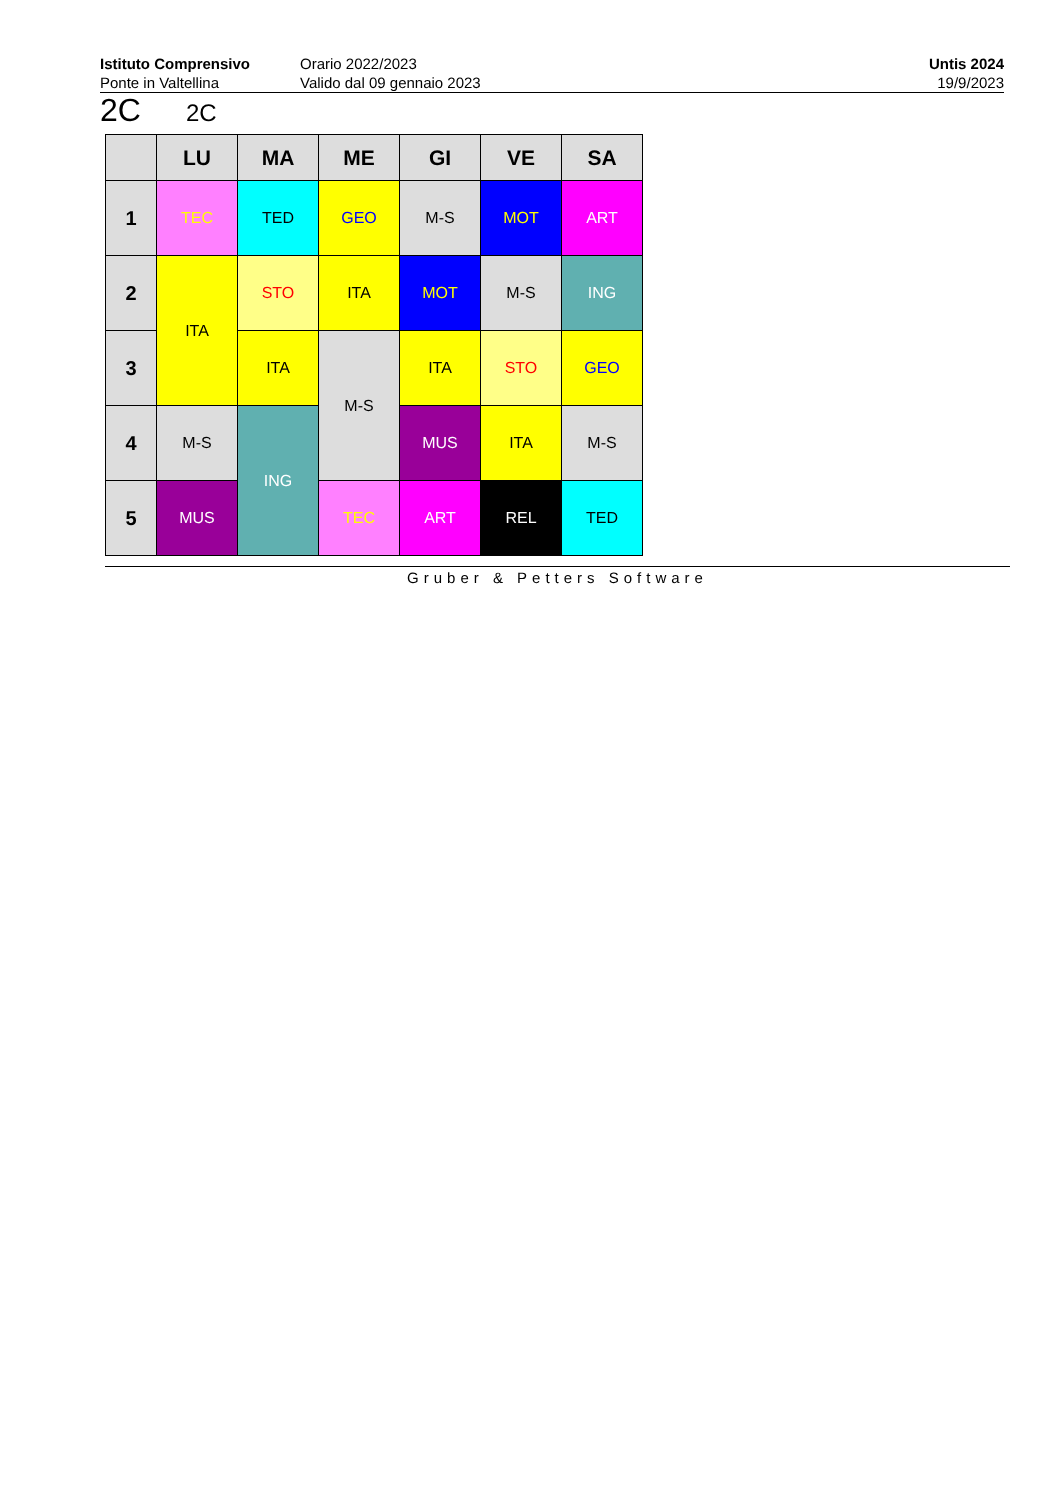Istituto Comprensivo
Ponte in Valtellina
Orario 2022/2023
Valido dal 09 gennaio 2023
Untis 2024
19/9/2023
2C 2C
| | LU | MA | ME | GI | VE | SA |
| --- | --- | --- | --- | --- | --- | --- |
| 1 | TEC | TED | GEO | M-S | MOT | ART |
| 2 | ITA | STO | ITA | MOT | M-S | ING |
| 3 | | ITA | M-S | ITA | STO | GEO |
| 4 | M-S | ING | | MUS | ITA | M-S |
| 5 | MUS | | TEC | ART | REL | TED |
Gruber & Petters Software